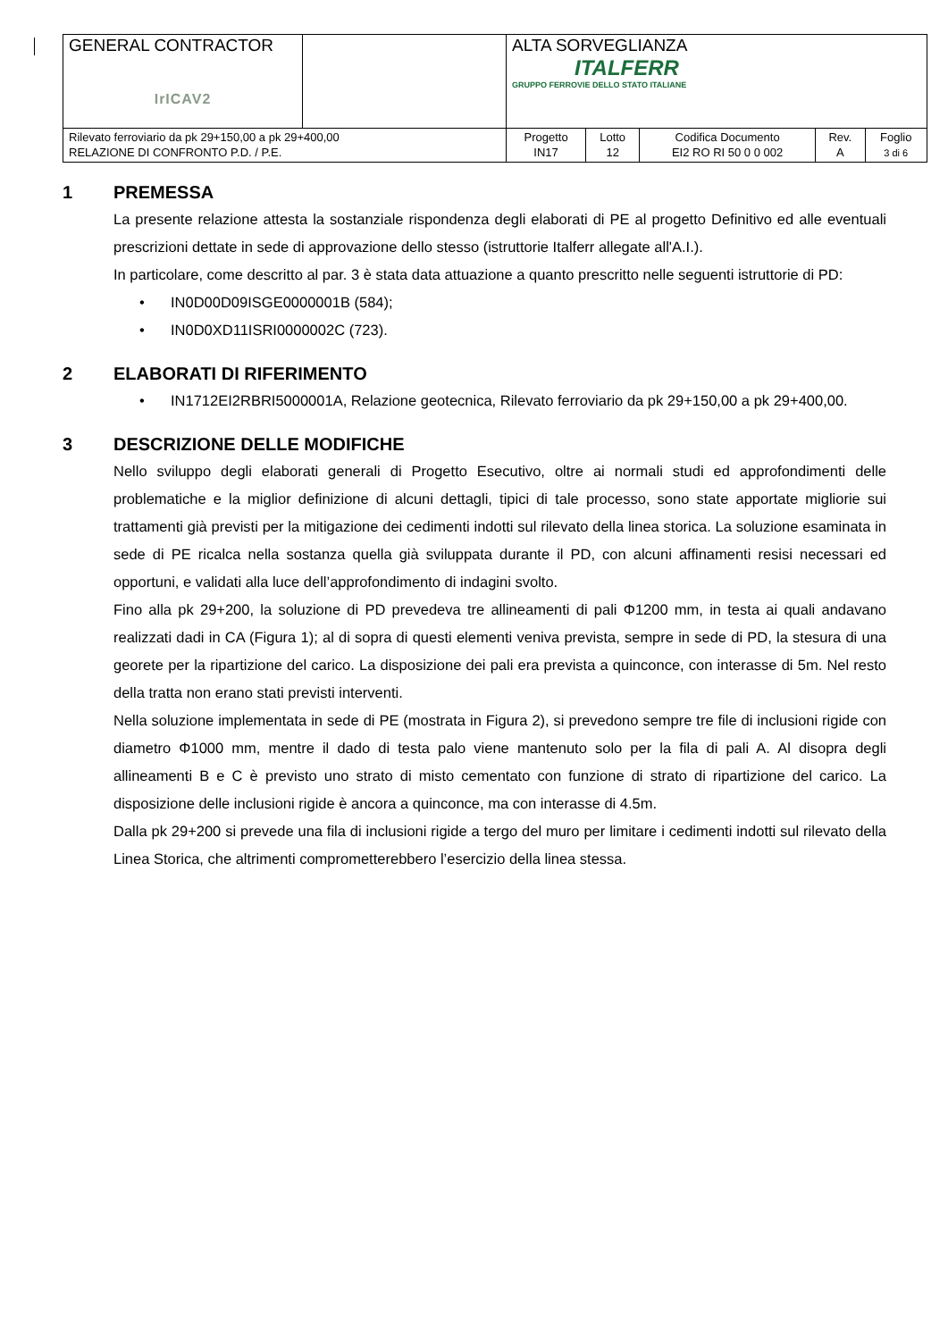| GENERAL CONTRACTOR IrICAV2 | | ALTA SORVEGLIANZA ITALFERR GRUPPO FERROVIE DELLO STATO ITALIANE | | | | |
| Rilevato ferroviario da pk 29+150,00 a pk 29+400,00 RELAZIONE DI CONFRONTO P.D. / P.E. | | Progetto IN17 | Lotto 12 | Codifica Documento EI2 RO RI 50 0 0 002 | Rev. A | Foglio 3 di 6 |
1 PREMESSA
La presente relazione attesta la sostanziale rispondenza degli elaborati di PE al progetto Definitivo ed alle eventuali prescrizioni dettate in sede di approvazione dello stesso (istruttorie Italferr allegate all'A.I.).
In particolare, come descritto al par. 3 è stata data attuazione a quanto prescritto nelle seguenti istruttorie di PD:
• IN0D00D09ISGE0000001B (584);
• IN0D0XD11ISRI0000002C (723).
2 ELABORATI DI RIFERIMENTO
• IN1712EI2RBRI5000001A, Relazione geotecnica, Rilevato ferroviario da pk 29+150,00 a pk 29+400,00.
3 DESCRIZIONE DELLE MODIFICHE
Nello sviluppo degli elaborati generali di Progetto Esecutivo, oltre ai normali studi ed approfondimenti delle problematiche e la miglior definizione di alcuni dettagli, tipici di tale processo, sono state apportate migliorie sui trattamenti già previsti per la mitigazione dei cedimenti indotti sul rilevato della linea storica. La soluzione esaminata in sede di PE ricalca nella sostanza quella già sviluppata durante il PD, con alcuni affinamenti resisi necessari ed opportuni, e validati alla luce dell’approfondimento di indagini svolto.
Fino alla pk 29+200, la soluzione di PD prevedeva tre allineamenti di pali Φ1200 mm, in testa ai quali andavano realizzati dadi in CA (Figura 1); al di sopra di questi elementi veniva prevista, sempre in sede di PD, la stesura di una georete per la ripartizione del carico. La disposizione dei pali era prevista a quinconce, con interasse di 5m. Nel resto della tratta non erano stati previsti interventi.
Nella soluzione implementata in sede di PE (mostrata in Figura 2), si prevedono sempre tre file di inclusioni rigide con diametro Φ1000 mm, mentre il dado di testa palo viene mantenuto solo per la fila di pali A. Al disopra degli allineamenti B e C è previsto uno strato di misto cementato con funzione di strato di ripartizione del carico. La disposizione delle inclusioni rigide è ancora a quinconce, ma con interasse di 4.5m.
Dalla pk 29+200 si prevede una fila di inclusioni rigide a tergo del muro per limitare i cedimenti indotti sul rilevato della Linea Storica, che altrimenti comprometterebbero l’esercizio della linea stessa.